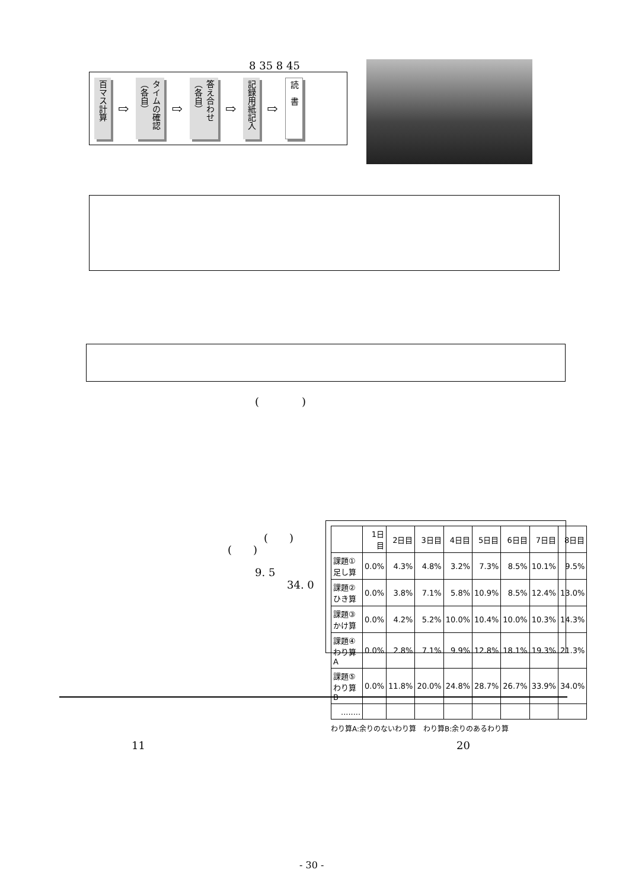8 35 8 45
百マス計算
⇨
タイムの確認（各自）
⇨
答え合わせ（各自）
⇨
記録用紙記入
⇨
読　書
(　　　　)
(　　)
(　　)
9. 5
34. 0
| | 1日目 | 2日目 | 3日目 | 4日目 | 5日目 | 6日目 | 7日目 | 8日目 |
| --- | --- | --- | --- | --- | --- | --- | --- | --- |
| 課題① 足し算 | 0.0% | 4.3% | 4.8% | 3.2% | 7.3% | 8.5% | 10.1% | 9.5% |
| 課題② ひき算 | 0.0% | 3.8% | 7.1% | 5.8% | 10.9% | 8.5% | 12.4% | 13.0% |
| 課題③ かけ算 | 0.0% | 4.2% | 5.2% | 10.0% | 10.4% | 10.0% | 10.3% | 14.3% |
| 課題④ わり算A | 0.0% | 2.8% | 7.1% | 9.9% | 12.8% | 18.1% | 19.3% | 21.3% |
| 課題⑤ わり算B | 0.0% | 11.8% | 20.0% | 24.8% | 28.7% | 26.7% | 33.9% | 34.0% |
| ........ | | | | | | | | |
わり算A:余りのないわり算　わり算B:余りのあるわり算
11 20
- 30 -